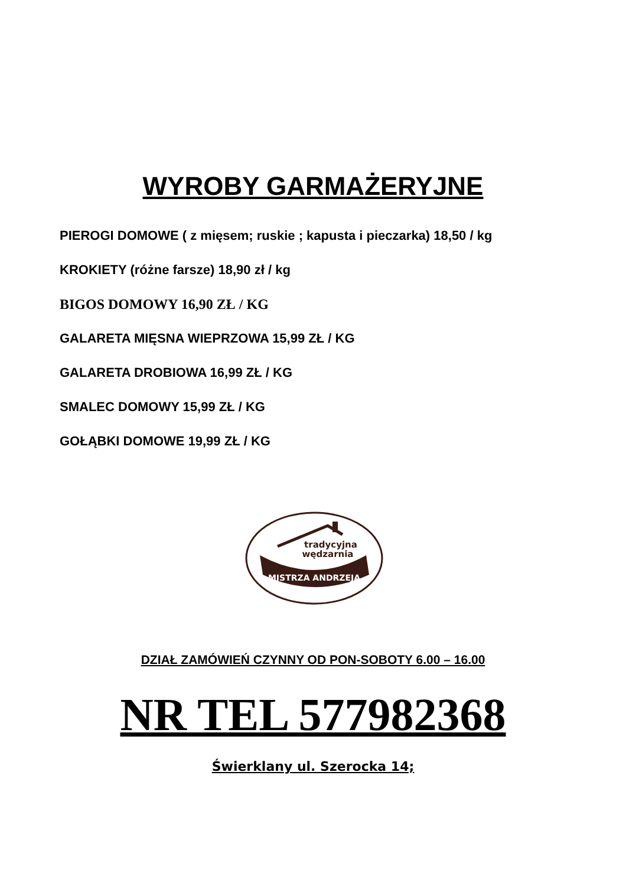WYROBY GARMAŻERYJNE
PIEROGI DOMOWE ( z mięsem; ruskie ; kapusta i pieczarka) 18,50 / kg
KROKIETY (różne farsze) 18,90 zł / kg
BIGOS DOMOWY 16,90 ZŁ / KG
GALARETA MIĘSNA WIEPRZOWA 15,99 ZŁ / KG
GALARETA DROBIOWA 16,99 ZŁ / KG
SMALEC DOMOWY 15,99 ZŁ / KG
GOŁĄBKI DOMOWE 19,99 ZŁ / KG
tradycyjna
wędzarnia
MISTRZA ANDRZEJA
DZIAŁ ZAMÓWIEŃ CZYNNY OD PON-SOBOTY 6.00 – 16.00
NR TEL 577982368
Świerklany ul. Szerocka 14;